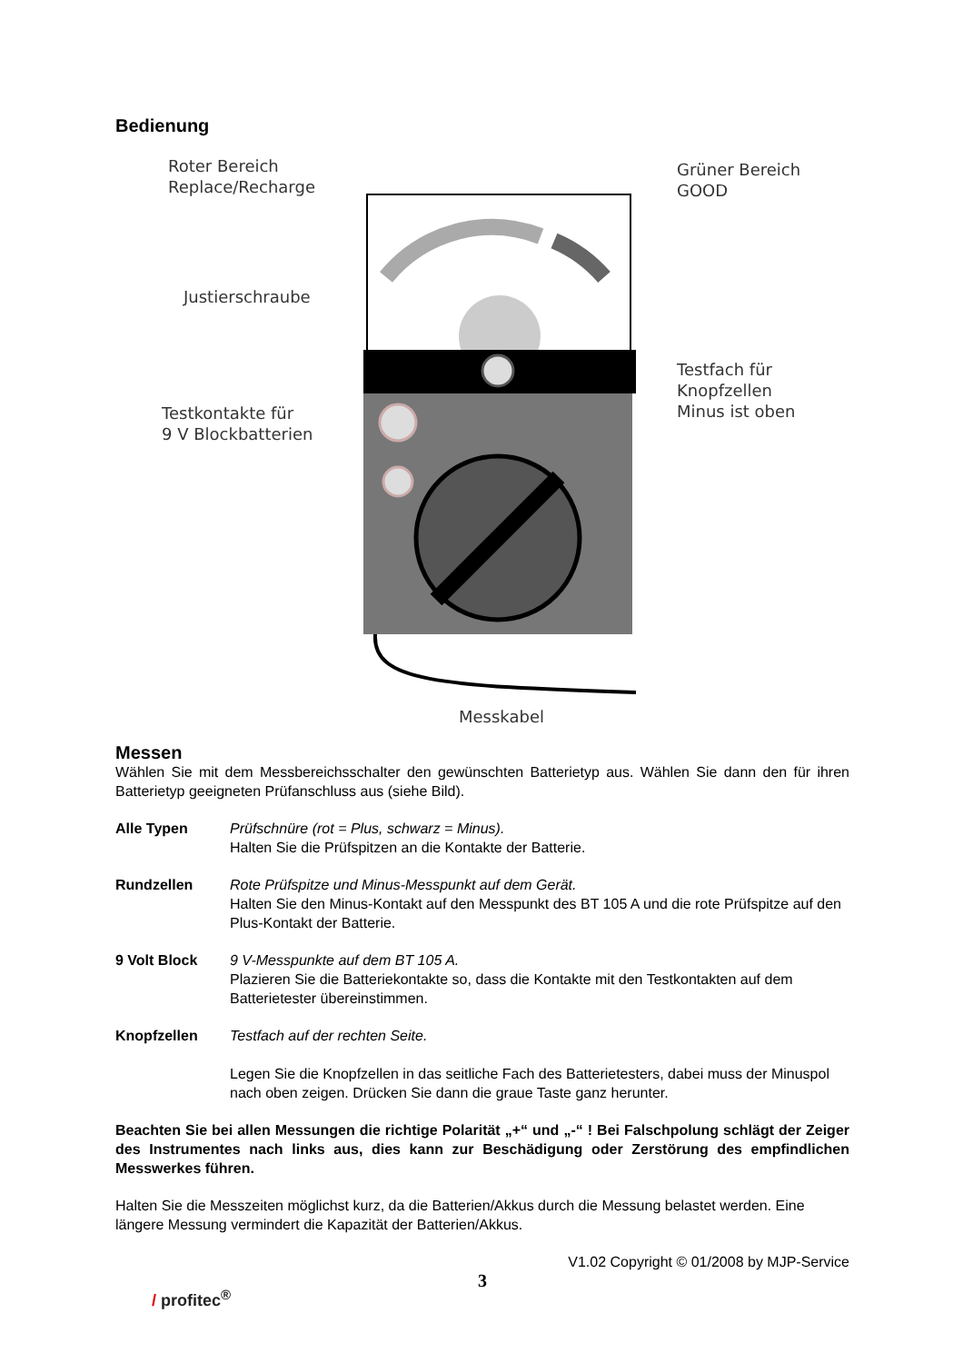Bedienung
Roter Bereich
Replace/Recharge
Grüner Bereich
GOOD
Justierschraube
Testfach für
Knopfzellen
Minus ist oben
Testkontakte für
9 V Blockbatterien
Messkabel
Messen
Wählen Sie mit dem Messbereichsschalter den gewünschten Batterietyp aus. Wählen Sie dann den für ihren Batterietyp geeigneten Prüfanschluss aus (siehe Bild).
Alle Typen Prüfschnüre (rot = Plus, schwarz = Minus).
Halten Sie die Prüfspitzen an die Kontakte der Batterie.
Rundzellen Rote Prüfspitze und Minus-Messpunkt auf dem Gerät.
Halten Sie den Minus-Kontakt auf den Messpunkt des BT 105 A und die rote Prüfspitze auf den Plus-Kontakt der Batterie.
9 Volt Block 9 V-Messpunkte auf dem BT 105 A.
Plazieren Sie die Batteriekontakte so, dass die Kontakte mit den Testkontakten auf dem Batterietester übereinstimmen.
Knopfzellen Testfach auf der rechten Seite.
Legen Sie die Knopfzellen in das seitliche Fach des Batterietesters, dabei muss der Minuspol nach oben zeigen. Drücken Sie dann die graue Taste ganz herunter.
Beachten Sie bei allen Messungen die richtige Polarität „+“ und „-“ ! Bei Falschpolung schlägt der Zeiger des Instrumentes nach links aus, dies kann zur Beschädigung oder Zerstörung des empfindlichen Messwerkes führen.
Halten Sie die Messzeiten möglichst kurz, da die Batterien/Akkus durch die Messung belastet werden. Eine längere Messung vermindert die Kapazität der Batterien/Akkus.
V1.02 Copyright © 01/2008 by MJP-Service
3
/ profitec<sup>®</sup>